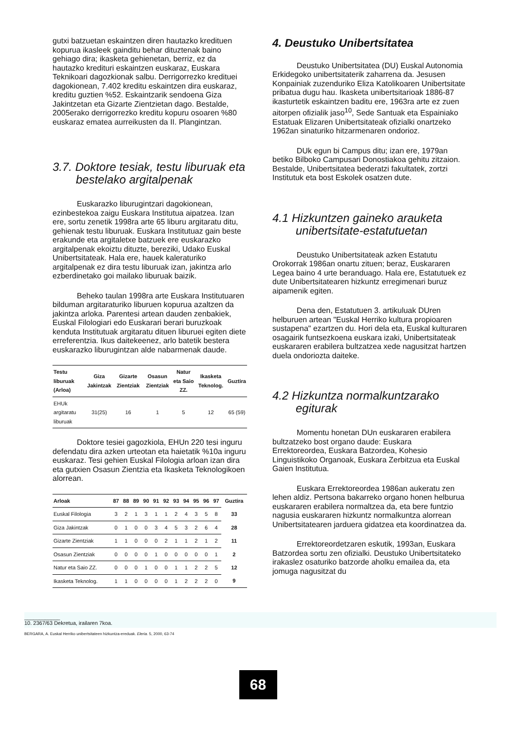gutxi batzuetan eskaintzen diren hautazko kredituen kopurua ikasleek gainditu behar dituztenak baino gehiago dira; ikasketa gehienetan, berriz, ez da hautazko kredituri eskaintzen euskaraz, Euskara Teknikoari dagozkionak salbu. Derrigorrezko kredituei dagokionean, 7.402 kreditu eskaintzen dira euskaraz, kreditu guztien %52. Eskaintzarik sendoena Giza Jakintzetan eta Gizarte Zientzietan dago. Bestalde, 2005erako derrigorrezko kreditu kopuru osoaren %80 euskaraz ematea aurreikusten da II. Plangintzan.
3.7. Doktore tesiak, testu liburuak eta
bestelako argitalpenak
Euskarazko liburugintzari dagokionean, ezinbestekoa zaigu Euskara Institutua aipatzea. Izan ere, sortu zenetik 1998ra arte 65 liburu argitaratu ditu, gehienak testu liburuak. Euskara Institutuaz gain beste erakunde eta argitaletxe batzuek ere euskarazko argitalpenak ekoiztu dituzte, bereziki, Udako Euskal Unibertsitateak. Hala ere, hauek kaleraturiko argitalpenak ez dira testu liburuak izan, jakintza arlo ezberdinetako goi mailako liburuak baizik.
Beheko taulan 1998ra arte Euskara Institutuaren bilduman argitaraturiko liburuen kopurua azaltzen da jakintza arloka. Parentesi artean dauden zenbakiek, Euskal Filologiari edo Euskarari berari buruzkoak kenduta Institutuak argitaratu dituen liburuei egiten diete erreferentzia. Ikus daitekeenez, arlo batetik bestera euskarazko liburugintzan alde nabarmenak daude.
| Testu liburuak (Arloa) | Giza Jakintzak | Gizarte Zientziak | Osasun Zientziak | Natur eta Saio ZZ. | Ikasketa Teknolog. | Guztira |
| --- | --- | --- | --- | --- | --- | --- |
| EHUk argitaratu liburuak | 31(25) | 16 | 1 | 5 | 12 | 65 (59) |
Doktore tesiei gagozkiola, EHUn 220 tesi inguru defendatu dira azken urteotan eta haietatik %10a inguru euskaraz. Tesi gehien Euskal Filologia arloan izan dira eta gutxien Osasun Zientzia eta Ikasketa Teknologikoen alorrean.
| Arloak | 87 | 88 | 89 | 90 | 91 | 92 | 93 | 94 | 95 | 96 | 97 | Guztira |
| --- | --- | --- | --- | --- | --- | --- | --- | --- | --- | --- | --- | --- |
| Euskal Filologia | 3 | 2 | 1 | 3 | 1 | 1 | 2 | 4 | 3 | 5 | 8 | 33 |
| Giza Jakintzak | 0 | 1 | 0 | 0 | 3 | 4 | 5 | 3 | 2 | 6 | 4 | 28 |
| Gizarte Zientziak | 1 | 1 | 0 | 0 | 0 | 2 | 1 | 1 | 2 | 1 | 2 | 11 |
| Osasun Zientziak | 0 | 0 | 0 | 0 | 1 | 0 | 0 | 0 | 0 | 0 | 1 | 2 |
| Natur eta Saio ZZ. | 0 | 0 | 0 | 1 | 0 | 0 | 1 | 1 | 2 | 2 | 5 | 12 |
| Ikasketa Teknolog. | 1 | 1 | 0 | 0 | 0 | 0 | 1 | 2 | 2 | 2 | 0 | 9 |
4. Deustuko Unibertsitatea
Deustuko Unibertsitatea (DU) Euskal Autonomia Erkidegoko unibertsitaterik zaharrena da. Jesusen Konpainiak zuzenduriko Eliza Katolikoaren Unibertsitate pribatua dugu hau. Ikasketa unibertsitarioak 1886-87 ikasturtetik eskaintzen baditu ere, 1963ra arte ez zuen aitorpen ofizialik jaso<sup>10</sup>, Sede Santuak eta Espainiako Estatuak Elizaren Unibertsitateak ofizialki onartzeko 1962an sinaturiko hitzarmenaren ondorioz.
DUk egun bi Campus ditu; izan ere, 1979an betiko Bilboko Campusari Donostiakoa gehitu zitzaion. Bestalde, Unibertsitatea bederatzi fakultatek, zortzi Institutuk eta bost Eskolek osatzen dute.
4.1 Hizkuntzen gaineko arauketa
unibertsitate-estatutuetan
Deustuko Unibertsitateak azken Estatutu Orokorrak 1986an onartu zituen; beraz, Euskararen Legea baino 4 urte beranduago. Hala ere, Estatutuek ez dute Unibertsitatearen hizkuntz erregimenari buruz aipamenik egiten.
Dena den, Estatutuen 3. artikuluak DUren helburuen artean "Euskal Herriko kultura propioaren sustapena" ezartzen du. Hori dela eta, Euskal kulturaren osagairik funtsezkoena euskara izaki, Unibertsitateak euskararen erabilera bultzatzea xede nagusitzat hartzen duela ondoriozta daiteke.
4.2 Hizkuntza normalkuntzarako
egiturak
Momentu honetan DUn euskararen erabilera bultzatzeko bost organo daude: Euskara Errektoreordea, Euskara Batzordea, Kohesio Linguistikoko Organoak, Euskara Zerbitzua eta Euskal Gaien Institutua.
Euskara Errektoreordea 1986an aukeratu zen lehen aldiz. Pertsona bakarreko organo honen helburua euskararen erabilera normaltzea da, eta bere funtzio nagusia euskararen hizkuntz normalkuntza alorrean Unibertsitatearen jarduera gidatzea eta koordinatzea da.
Errektoreordetzaren eskutik, 1993an, Euskara Batzordea sortu zen ofizialki. Deustuko Unibertsitateko irakaslez osaturiko batzorde aholku emailea da, eta jomuga nagusitzat du
____________
10. 2367/63 Dekretua, irailaren 7koa.
BERGARA, A. Euskal Herriko unibertsitateen hizkuntza-ereduak. Eleria. 5, 2000, 63-74
68